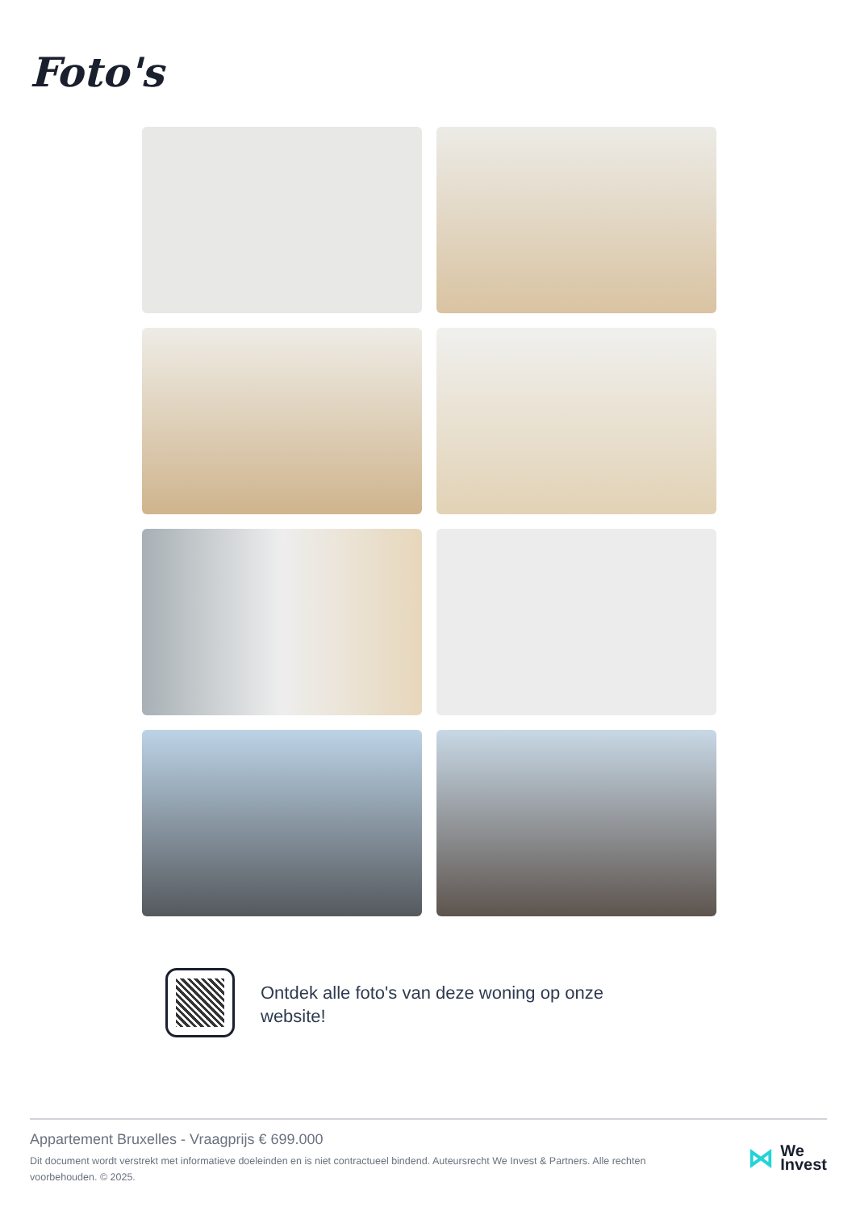Foto's
Ontdek alle foto's van deze woning op onze website!
Appartement Bruxelles - Vraagprijs € 699.000
Dit document wordt verstrekt met informatieve doeleinden en is niet contractueel bindend. Auteursrecht We Invest & Partners. Alle rechten voorbehouden. © 2025.
⋈
We
Invest